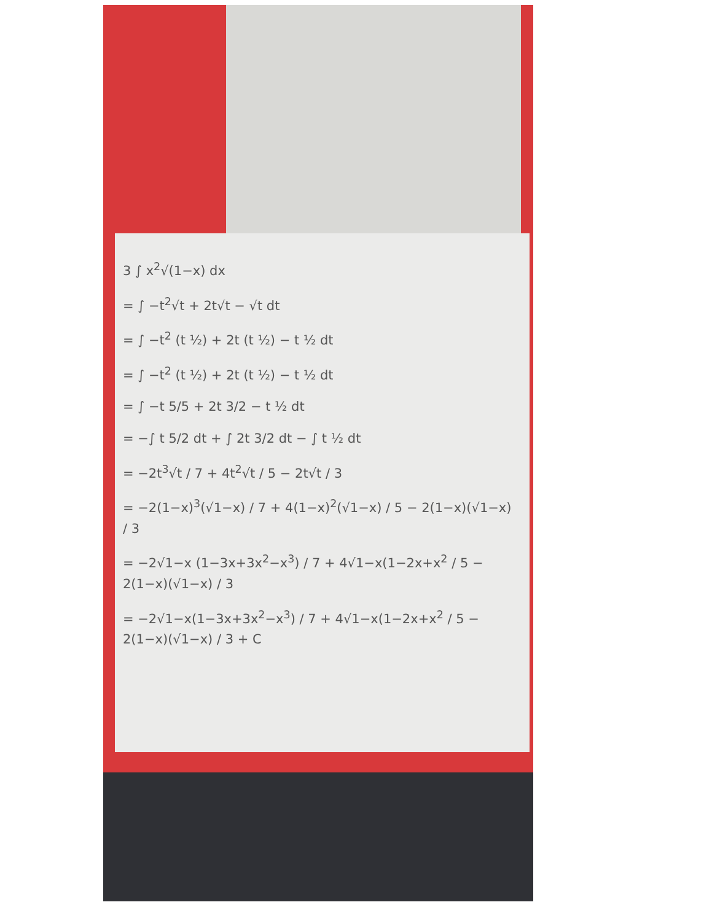3 ∫ x<sup>2</sup>√(1−x) dx
= ∫ −t<sup>2</sup>√t + 2t√t − √t dt
= ∫ −t<sup>2</sup> (t ½) + 2t (t ½) − t ½ dt
= ∫ −t<sup>2</sup> (t ½) + 2t (t ½) − t ½ dt
= ∫ −t 5/5 + 2t 3/2 − t ½ dt
= −∫ t 5/2 dt + ∫ 2t 3/2 dt − ∫ t ½ dt
= −2t<sup>3</sup>√t / 7 + 4t<sup>2</sup>√t / 5 − 2t√t / 3
= −2(1−x)<sup>3</sup>(√1−x) / 7 + 4(1−x)<sup>2</sup>(√1−x) / 5 − 2(1−x)(√1−x) / 3
= −2√1−x (1−3x+3x<sup>2</sup>−x<sup>3</sup>) / 7 + 4√1−x(1−2x+x<sup>2</sup> / 5 − 2(1−x)(√1−x) / 3
= −2√1−x(1−3x+3x<sup>2</sup>−x<sup>3</sup>) / 7 + 4√1−x(1−2x+x<sup>2</sup> / 5 − 2(1−x)(√1−x) / 3 + C